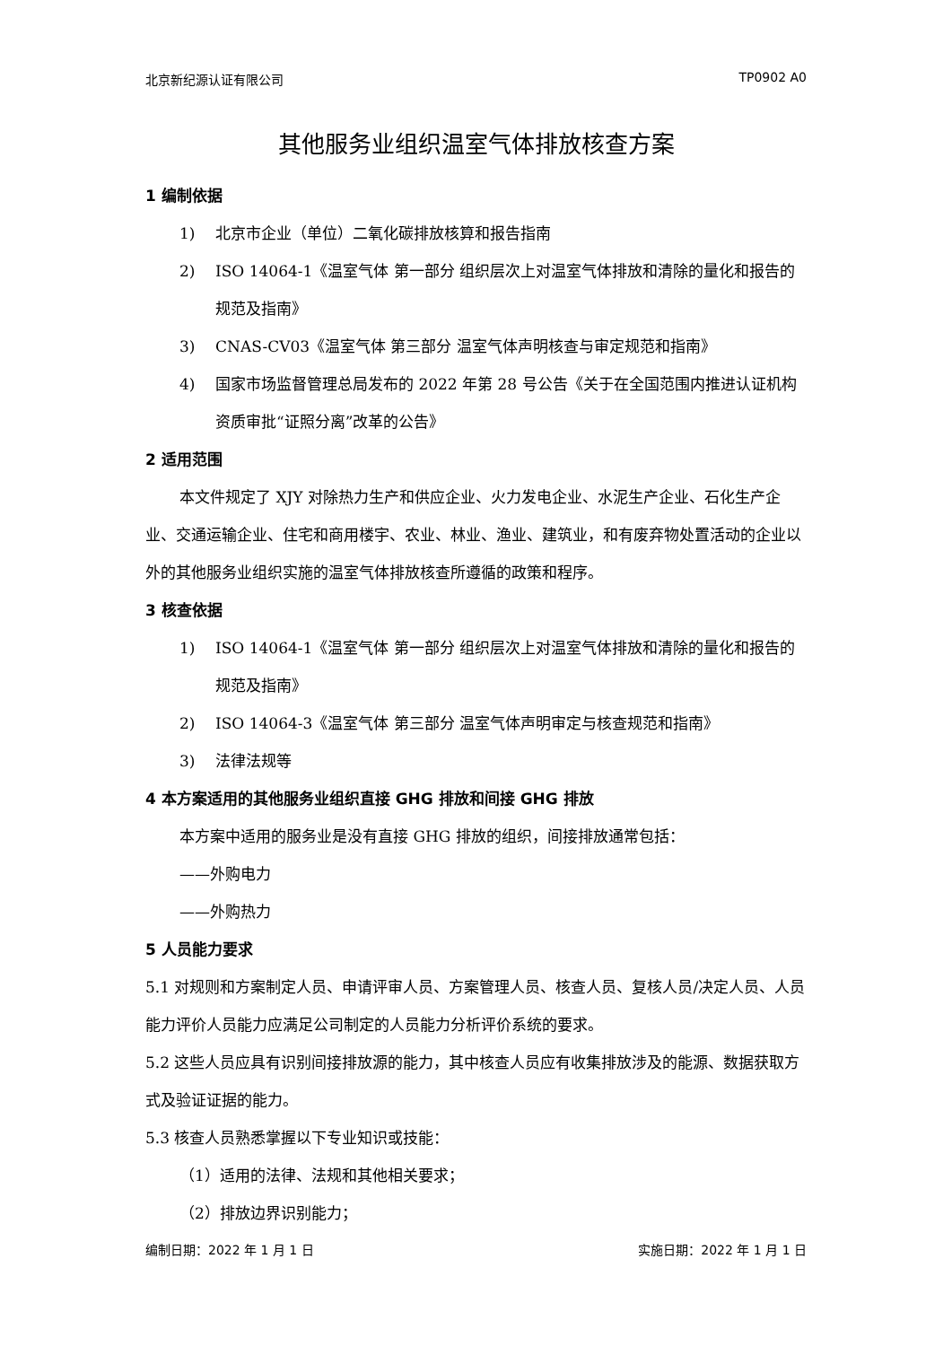北京新纪源认证有限公司 TP0902 A0
其他服务业组织温室气体排放核查方案
1 编制依据
1) 北京市企业（单位）二氧化碳排放核算和报告指南
2) ISO 14064-1《温室气体 第一部分 组织层次上对温室气体排放和清除的量化和报告的规范及指南》
3) CNAS-CV03《温室气体 第三部分 温室气体声明核查与审定规范和指南》
4) 国家市场监督管理总局发布的 2022 年第 28 号公告《关于在全国范围内推进认证机构资质审批“证照分离”改革的公告》
2 适用范围
本文件规定了 XJY 对除热力生产和供应企业、火力发电企业、水泥生产企业、石化生产企业、交通运输企业、住宅和商用楼宇、农业、林业、渔业、建筑业，和有废弃物处置活动的企业以外的其他服务业组织实施的温室气体排放核查所遵循的政策和程序。
3 核查依据
1) ISO 14064-1《温室气体 第一部分 组织层次上对温室气体排放和清除的量化和报告的规范及指南》
2) ISO 14064-3《温室气体 第三部分 温室气体声明审定与核查规范和指南》
3) 法律法规等
4 本方案适用的其他服务业组织直接 GHG 排放和间接 GHG 排放
本方案中适用的服务业是没有直接 GHG 排放的组织，间接排放通常包括：
——外购电力
——外购热力
5 人员能力要求
5.1 对规则和方案制定人员、申请评审人员、方案管理人员、核查人员、复核人员/决定人员、人员能力评价人员能力应满足公司制定的人员能力分析评价系统的要求。
5.2 这些人员应具有识别间接排放源的能力，其中核查人员应有收集排放涉及的能源、数据获取方式及验证证据的能力。
5.3 核查人员熟悉掌握以下专业知识或技能：
（1）适用的法律、法规和其他相关要求；
（2）排放边界识别能力；
编制日期：2022 年 1 月 1 日 实施日期：2022 年 1 月 1 日